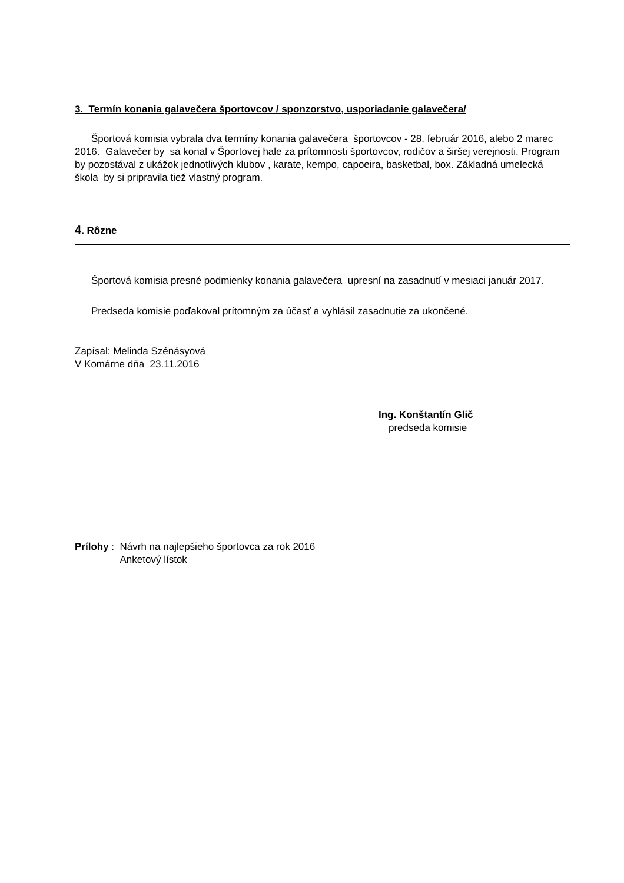3. Termín konania galavečera športovcov / sponzorstvo, usporiadanie galavečera/
Športová komisia vybrala dva termíny konania galavečera športovcov - 28. február 2016, alebo 2 marec 2016. Galavečer by sa konal v Športovej hale za prítomnosti športovcov, rodičov a širšej verejnosti. Program by pozostával z ukážok jednotlivých klubov , karate, kempo, capoeira, basketbal, box. Základná umelecká škola by si pripravila tiež vlastný program.
4. Rôzne
Športová komisia presné podmienky konania galavečera upresní na zasadnutí v mesiaci január 2017.
Predseda komisie poďakoval prítomným za účasť a vyhlásil zasadnutie za ukončené.
Zapísal: Melinda Szénásyová
V Komárne dňa 23.11.2016
Ing. Konštantín Glič
predseda komisie
Prílohy : Návrh na najlepšieho športovca za rok 2016
Anketový lístok